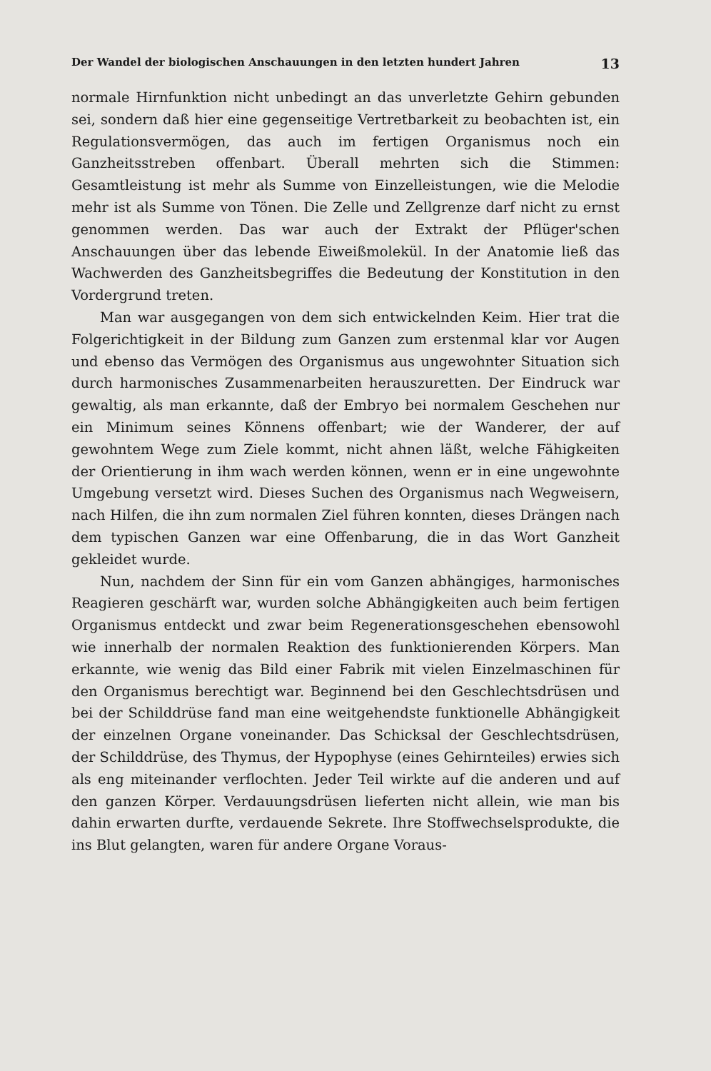Der Wandel der biologischen Anschauungen in den letzten hundert Jahren 13
normale Hirnfunktion nicht unbedingt an das unverletzte Gehirn gebunden sei, sondern daß hier eine gegenseitige Vertretbarkeit zu beobachten ist, ein Regulationsvermögen, das auch im fertigen Organismus noch ein Ganzheitsstreben offenbart. Überall mehrten sich die Stimmen: Gesamtleistung ist mehr als Summe von Einzelleistungen, wie die Melodie mehr ist als Summe von Tönen. Die Zelle und Zellgrenze darf nicht zu ernst genommen werden. Das war auch der Extrakt der Pflüger'schen Anschauungen über das lebende Eiweißmolekül. In der Anatomie ließ das Wachwerden des Ganzheitsbegriffes die Bedeutung der Konstitution in den Vordergrund treten.
Man war ausgegangen von dem sich entwickelnden Keim. Hier trat die Folgerichtigkeit in der Bildung zum Ganzen zum erstenmal klar vor Augen und ebenso das Vermögen des Organismus aus ungewohnter Situation sich durch harmonisches Zusammenarbeiten herauszuretten. Der Eindruck war gewaltig, als man erkannte, daß der Embryo bei normalem Geschehen nur ein Minimum seines Könnens offenbart; wie der Wanderer, der auf gewohntem Wege zum Ziele kommt, nicht ahnen läßt, welche Fähigkeiten der Orientierung in ihm wach werden können, wenn er in eine ungewohnte Umgebung versetzt wird. Dieses Suchen des Organismus nach Wegweisern, nach Hilfen, die ihn zum normalen Ziel führen konnten, dieses Drängen nach dem typischen Ganzen war eine Offenbarung, die in das Wort Ganzheit gekleidet wurde.
Nun, nachdem der Sinn für ein vom Ganzen abhängiges, harmonisches Reagieren geschärft war, wurden solche Abhängigkeiten auch beim fertigen Organismus entdeckt und zwar beim Regenerationsgeschehen ebensowohl wie innerhalb der normalen Reaktion des funktionierenden Körpers. Man erkannte, wie wenig das Bild einer Fabrik mit vielen Einzelmaschinen für den Organismus berechtigt war. Beginnend bei den Geschlechtsdrüsen und bei der Schilddrüse fand man eine weitgehendste funktionelle Abhängigkeit der einzelnen Organe voneinander. Das Schicksal der Geschlechtsdrüsen, der Schilddrüse, des Thymus, der Hypophyse (eines Gehirnteiles) erwies sich als eng miteinander verflochten. Jeder Teil wirkte auf die anderen und auf den ganzen Körper. Verdauungsdrüsen lieferten nicht allein, wie man bis dahin erwarten durfte, verdauende Sekrete. Ihre Stoffwechselsprodukte, die ins Blut gelangten, waren für andere Organe Voraus-